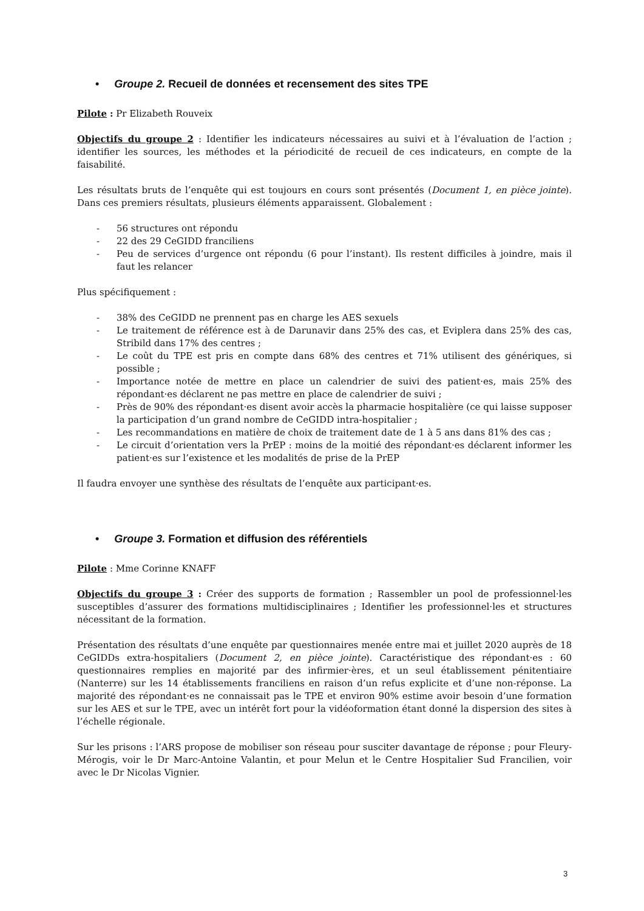• Groupe 2. Recueil de données et recensement des sites TPE
Pilote : Pr Elizabeth Rouveix
Objectifs du groupe 2 : Identifier les indicateurs nécessaires au suivi et à l’évaluation de l’action ; identifier les sources, les méthodes et la périodicité de recueil de ces indicateurs, en compte de la faisabilité.
Les résultats bruts de l’enquête qui est toujours en cours sont présentés (Document 1, en pièce jointe). Dans ces premiers résultats, plusieurs éléments apparaissent. Globalement :
- 56 structures ont répondu
- 22 des 29 CeGIDD franciliens
- Peu de services d’urgence ont répondu (6 pour l’instant). Ils restent difficiles à joindre, mais il faut les relancer
Plus spécifiquement :
- 38% des CeGIDD ne prennent pas en charge les AES sexuels
- Le traitement de référence est à de Darunavir dans 25% des cas, et Eviplera dans 25% des cas, Stribild dans 17% des centres ;
- Le coût du TPE est pris en compte dans 68% des centres et 71% utilisent des génériques, si possible ;
- Importance notée de mettre en place un calendrier de suivi des patient·es, mais 25% des répondant·es déclarent ne pas mettre en place de calendrier de suivi ;
- Près de 90% des répondant·es disent avoir accès la pharmacie hospitalière (ce qui laisse supposer la participation d’un grand nombre de CeGIDD intra-hospitalier ;
- Les recommandations en matière de choix de traitement date de 1 à 5 ans dans 81% des cas ;
- Le circuit d’orientation vers la PrEP : moins de la moitié des répondant·es déclarent informer les patient·es sur l’existence et les modalités de prise de la PrEP
Il faudra envoyer une synthèse des résultats de l’enquête aux participant·es.
• Groupe 3. Formation et diffusion des référentiels
Pilote : Mme Corinne KNAFF
Objectifs du groupe 3 : Créer des supports de formation ; Rassembler un pool de professionnel·les susceptibles d’assurer des formations multidisciplinaires ; Identifier les professionnel·les et structures nécessitant de la formation.
Présentation des résultats d’une enquête par questionnaires menée entre mai et juillet 2020 auprès de 18 CeGIDDs extra-hospitaliers (Document 2, en pièce jointe). Caractéristique des répondant·es : 60 questionnaires remplies en majorité par des infirmier·ères, et un seul établissement pénitentiaire (Nanterre) sur les 14 établissements franciliens en raison d’un refus explicite et d’une non-réponse. La majorité des répondant·es ne connaissait pas le TPE et environ 90% estime avoir besoin d’une formation sur les AES et sur le TPE, avec un intérêt fort pour la vidéoformation étant donné la dispersion des sites à l’échelle régionale.
Sur les prisons : l’ARS propose de mobiliser son réseau pour susciter davantage de réponse ; pour Fleury-Mérogis, voir le Dr Marc-Antoine Valantin, et pour Melun et le Centre Hospitalier Sud Francilien, voir avec le Dr Nicolas Vignier.
3